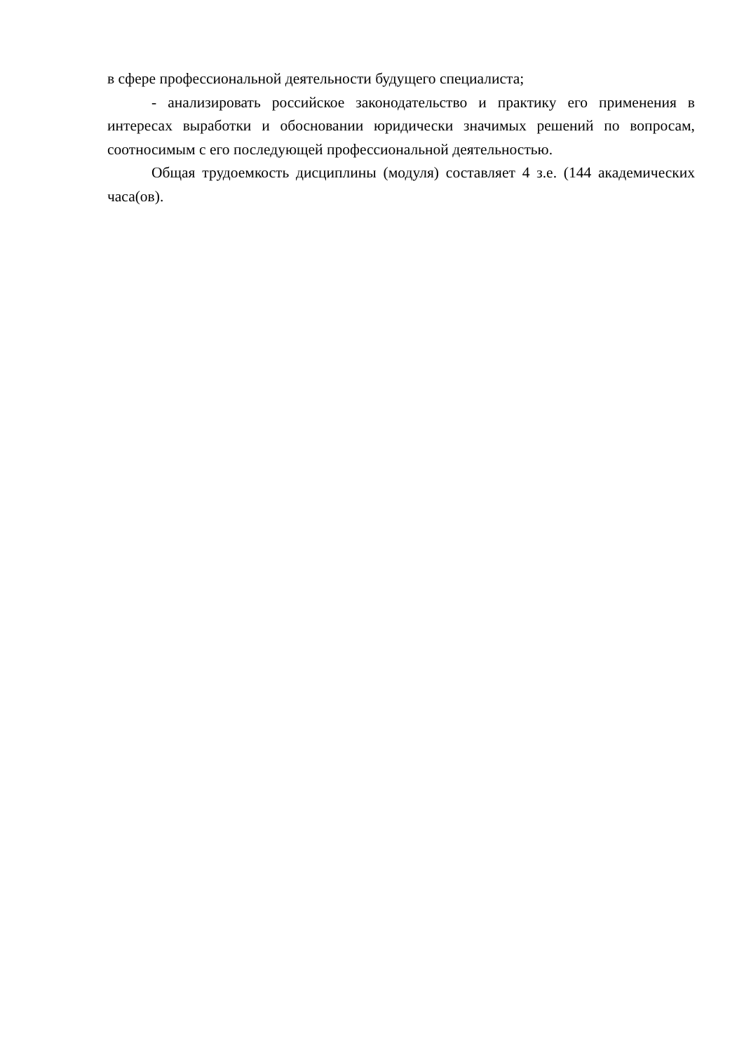в сфере профессиональной деятельности будущего специалиста;
- анализировать российское законодательство и практику его применения в интересах выработки и обосновании юридически значимых решений по вопросам, соотносимым с его последующей профессиональной деятельностью.
Общая трудоемкость дисциплины (модуля) составляет 4 з.е. (144 академических часа(ов).